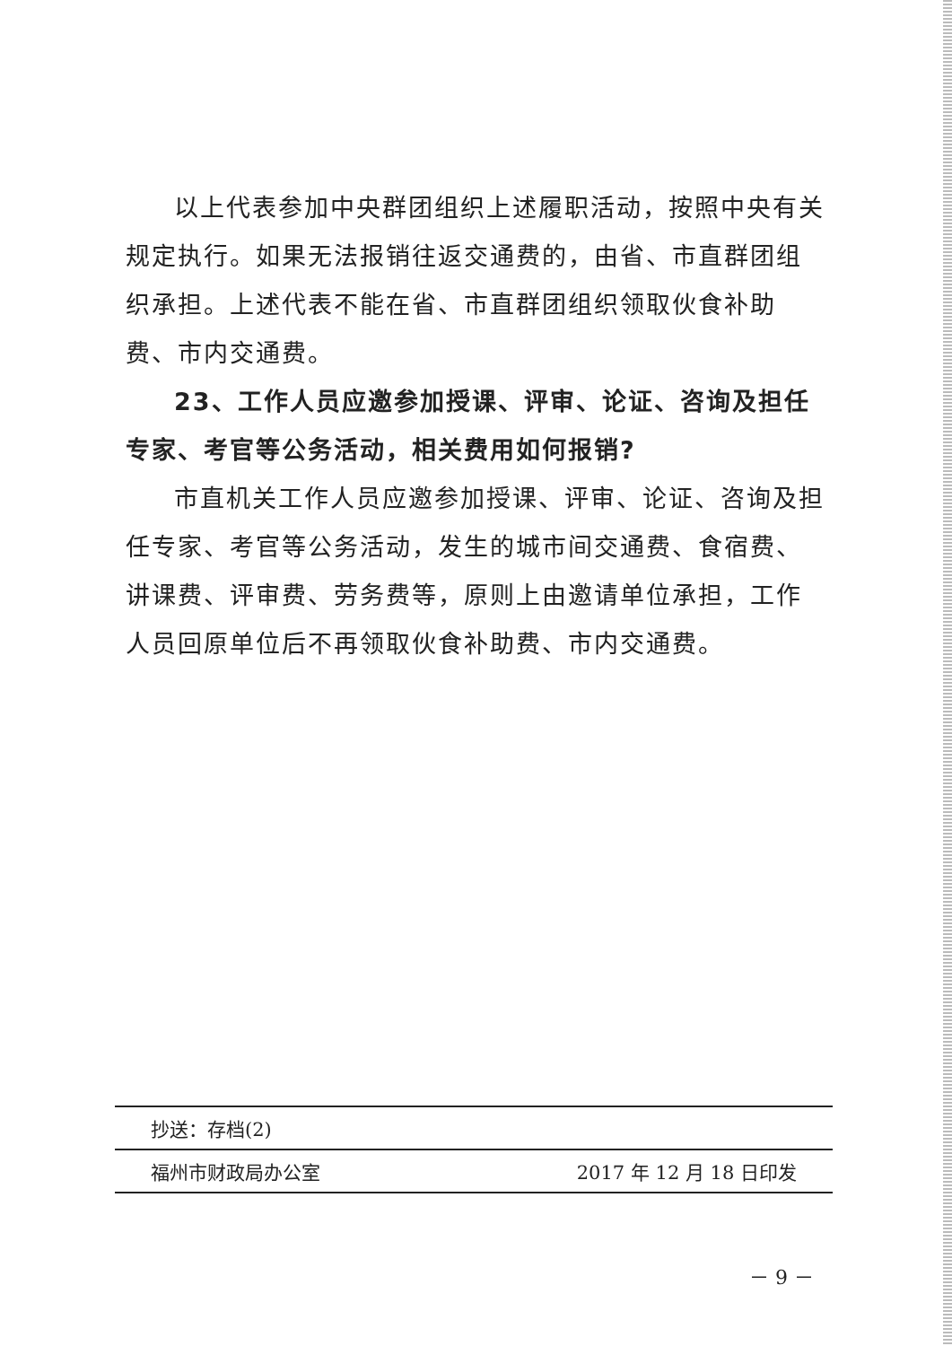以上代表参加中央群团组织上述履职活动，按照中央有关规定执行。如果无法报销往返交通费的，由省、市直群团组织承担。上述代表不能在省、市直群团组织领取伙食补助费、市内交通费。
23、工作人员应邀参加授课、评审、论证、咨询及担任专家、考官等公务活动，相关费用如何报销?
市直机关工作人员应邀参加授课、评审、论证、咨询及担任专家、考官等公务活动，发生的城市间交通费、食宿费、讲课费、评审费、劳务费等，原则上由邀请单位承担，工作人员回原单位后不再领取伙食补助费、市内交通费。
抄送：存档(2)
福州市财政局办公室 2017 年 12 月 18 日印发
－ 9 －